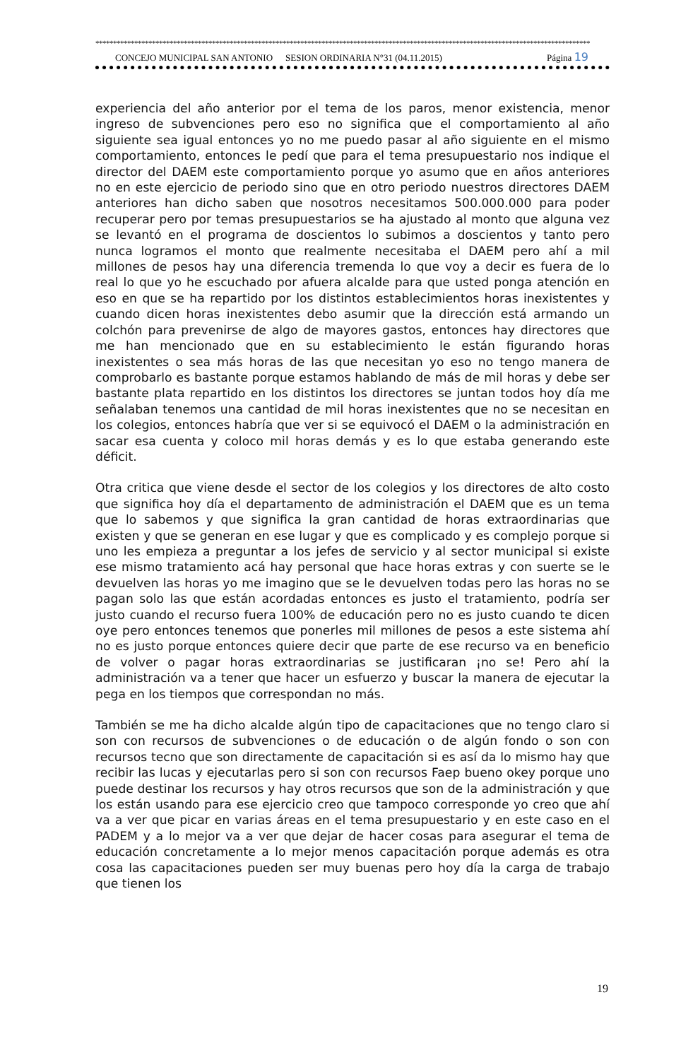********************************************************************************************************************************************
CONCEJO MUNICIPAL SAN ANTONIO SESION ORDINARIA N°31 (04.11.2015) Página 19
experiencia del año anterior por el tema de los paros, menor existencia, menor ingreso de subvenciones pero eso no significa que el comportamiento al año siguiente sea igual entonces yo no me puedo pasar al año siguiente en el mismo comportamiento, entonces le pedí que para el tema presupuestario nos indique el director del DAEM este comportamiento porque yo asumo que en años anteriores no en este ejercicio de periodo sino que en otro periodo nuestros directores DAEM anteriores han dicho saben que nosotros necesitamos 500.000.000 para poder recuperar pero por temas presupuestarios se ha ajustado al monto que alguna vez se levantó en el programa de doscientos lo subimos a doscientos y tanto pero nunca logramos el monto que realmente necesitaba el DAEM pero ahí a mil millones de pesos hay una diferencia tremenda lo que voy a decir es fuera de lo real lo que yo he escuchado por afuera alcalde para que usted ponga atención en eso en que se ha repartido por los distintos establecimientos horas inexistentes y cuando dicen horas inexistentes debo asumir que la dirección está armando un colchón para prevenirse de algo de mayores gastos, entonces hay directores que me han mencionado que en su establecimiento le están figurando horas inexistentes o sea más horas de las que necesitan yo eso no tengo manera de comprobarlo es bastante porque estamos hablando de más de mil horas y debe ser bastante plata repartido en los distintos los directores se juntan todos hoy día me señalaban tenemos una cantidad de mil horas inexistentes que no se necesitan en los colegios, entonces habría que ver si se equivocó el DAEM o la administración en sacar esa cuenta y coloco mil horas demás y es lo que estaba generando este déficit.
Otra critica que viene desde el sector de los colegios y los directores de alto costo que significa hoy día el departamento de administración el DAEM que es un tema que lo sabemos y que significa la gran cantidad de horas extraordinarias que existen y que se generan en ese lugar y que es complicado y es complejo porque si uno les empieza a preguntar a los jefes de servicio y al sector municipal si existe ese mismo tratamiento acá hay personal que hace horas extras y con suerte se le devuelven las horas yo me imagino que se le devuelven todas pero las horas no se pagan solo las que están acordadas entonces es justo el tratamiento, podría ser justo cuando el recurso fuera 100% de educación pero no es justo cuando te dicen oye pero entonces tenemos que ponerles mil millones de pesos a este sistema ahí no es justo porque entonces quiere decir que parte de ese recurso va en beneficio de volver o pagar horas extraordinarias se justificaran ¡no se! Pero ahí la administración va a tener que hacer un esfuerzo y buscar la manera de ejecutar la pega en los tiempos que correspondan no más.
También se me ha dicho alcalde algún tipo de capacitaciones que no tengo claro si son con recursos de subvenciones o de educación o de algún fondo o son con recursos tecno que son directamente de capacitación si es así da lo mismo hay que recibir las lucas y ejecutarlas pero si son con recursos Faep bueno okey porque uno puede destinar los recursos y hay otros recursos que son de la administración y que los están usando para ese ejercicio creo que tampoco corresponde yo creo que ahí va a ver que picar en varias áreas en el tema presupuestario y en este caso en el PADEM y a lo mejor va a ver que dejar de hacer cosas para asegurar el tema de educación concretamente a lo mejor menos capacitación porque además es otra cosa las capacitaciones pueden ser muy buenas pero hoy día la carga de trabajo que tienen los
19